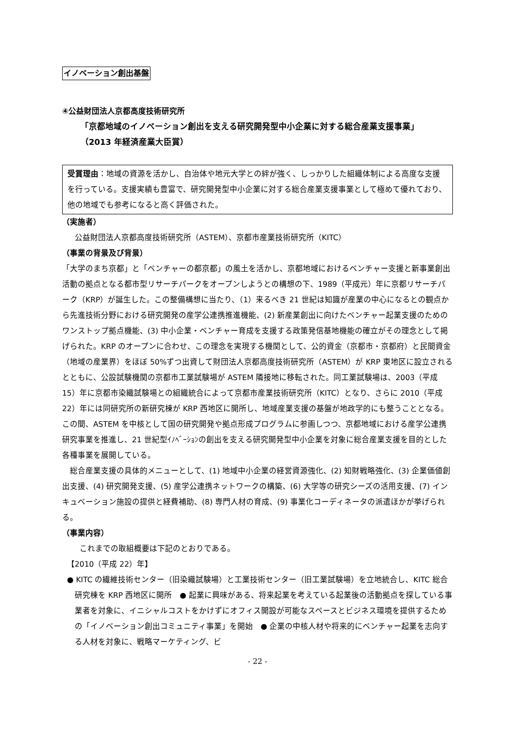イノベーション創出基盤
④公益財団法人京都高度技術研究所
「京都地域のイノベーション創出を支える研究開発型中小企業に対する総合産業支援事業」
（2013 年経済産業大臣賞）
受賞理由：地域の資源を活かし、自治体や地元大学との絆が強く、しっかりした組織体制による高度な支援を行っている。支援実績も豊富で、研究開発型中小企業に対する総合産業支援事業として極めて優れており、他の地域でも参考になると高く評価された。
（実施者）
公益財団法人京都高度技術研究所（ASTEM）、京都市産業技術研究所（KITC）
（事業の背景及び背景）
「大学のまち京都」と「ベンチャーの都京都」の風土を活かし、京都地域におけるベンチャー支援と新事業創出活動の拠点となる都市型リサーチパークをオープンしようとの構想の下、1989（平成元）年に京都リサーチパーク（KRP）が誕生した。この整備構想に当たり、（1）来るべき 21 世紀は知識が産業の中心になるとの観点から先進技術分野における研究開発の産学公連携推進機能、(2) 新産業創出に向けたベンチャー起業支援のためのワンストップ拠点機能、(3) 中小企業・ベンチャー育成を支援する政策発信基地機能の確立がその理念として掲げられた。KRP のオープンに合わせ、この理念を実現する機関として、公的資金（京都市・京都府）と民間資金（地域の産業界）をほぼ 50%ずつ出資して財団法人京都高度技術研究所（ASTEM）が KRP 東地区に設立されるとともに、公設試験機関の京都市工業試験場が ASTEM 隣接地に移転された。同工業試験場は、2003（平成 15）年に京都市染織試験場との組織統合によって京都市産業技術研究所（KITC）となり、さらに 2010（平成 22）年には同研究所の新研究棟が KRP 西地区に開所し、地域産業支援の基盤が地政学的にも整うこととなる。この間、ASTEM を中核として国の研究開発や拠点形成プログラムに参画しつつ、京都地域における産学公連携研究事業を推進し、21 世紀型ｲﾉﾍﾞｰｼｮﾝの創出を支える研究開発型中小企業を対象に総合産業支援を目的とした各種事業を展開している。
　総合産業支援の具体的メニューとして、(1) 地域中小企業の経営資源強化、(2) 知財戦略強化、(3) 企業価値創出支援、(4) 研究開発支援、(5) 産学公連携ネットワークの構築、(6) 大学等の研究シーズの活用支援、(7) インキュベーション施設の提供と経費補助、(8) 専門人材の育成、(9) 事業化コーディネータの派遣ほかが挙げられる。
（事業内容）
これまでの取組概要は下記のとおりである。
【2010（平成 22）年】
● KITC の繊維技術センター（旧染織試験場）と工業技術センター（旧工業試験場）を立地統合し、KITC 総合研究棟を KRP 西地区に開所　● 起業に興味がある、将来起業を考えている起業後の活動拠点を探している事業者を対象に、イニシャルコストをかけずにオフィス開設が可能なスペースとビジネス環境を提供するための「イノベーション創出コミュニティ事業」を開始　● 企業の中核人材や将来的にベンチャー起業を志向する人材を対象に、戦略マーケティング、ビ
- 22 -